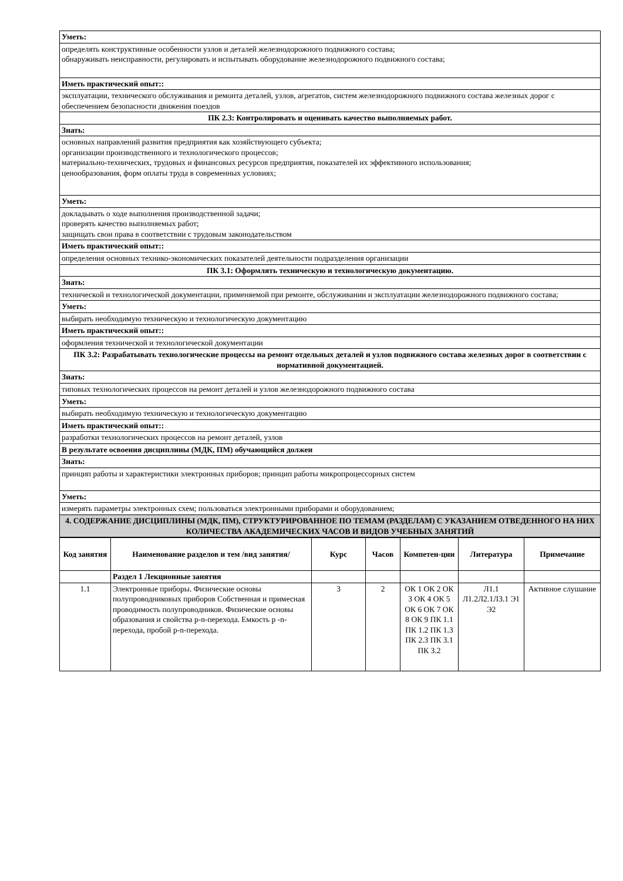| Уметь: |
| определять конструктивные особенности узлов и деталей железнодорожного подвижного состава; обнаруживать неисправности, регулировать и испытывать оборудование железнодорожного подвижного состава; |
| Иметь практический опыт:: |
| эксплуатации, технического обслуживания и ремонта деталей, узлов, агрегатов, систем железнодорожного подвижного состава железных дорог с обеспечением безопасности движения поездов |
| ПК 2.3: Контролировать и оценивать качество выполняемых работ. |
| Знать: |
| основных направлений развития предприятия как хозяйствующего субъекта; организации производственного и технологического процессов; материально-технических, трудовых и финансовых ресурсов предприятия, показателей их эффективного использования; ценообразования, форм оплаты труда в современных условиях; |
| Уметь: |
| докладывать о ходе выполнения производственной задачи; проверять качество выполняемых работ; защищать свои права в соответствии с трудовым законодательством |
| Иметь практический опыт:: |
| определения основных технико-экономических показателей деятельности подразделения организации |
| ПК 3.1: Оформлять техническую и технологическую документацию. |
| Знать: |
| технической и технологической документации, применяемой при ремонте, обслуживании и эксплуатации железнодорожного подвижного состава; |
| Уметь: |
| выбирать необходимую техническую и технологическую документацию |
| Иметь практический опыт:: |
| оформления технической и технологической документации |
| ПК 3.2: Разрабатывать технологические процессы на ремонт отдельных деталей и узлов подвижного состава железных дорог в соответствии с нормативной документацией. |
| Знать: |
| типовых технологических процессов на ремонт деталей и узлов железнодорожного подвижного состава |
| Уметь: |
| выбирать необходимую техническую и технологическую документацию |
| Иметь практический опыт:: |
| разработки технологических процессов на ремонт деталей, узлов |
| В результате освоения дисциплины (МДК, ПМ) обучающийся должен |
| Знать: |
| принцип работы и характеристики электронных приборов; принцип работы микропроцессорных систем |
| Уметь: |
| измерять параметры электронных схем; пользоваться электронными приборами и оборудованием; |
| 4. СОДЕРЖАНИЕ ДИСЦИПЛИНЫ (МДК, ПМ), СТРУКТУРИРОВАННОЕ ПО ТЕМАМ (РАЗДЕЛАМ) С УКАЗАНИЕМ ОТВЕДЕННОГО НА НИХ КОЛИЧЕСТВА АКАДЕМИЧЕСКИХ ЧАСОВ И ВИДОВ УЧЕБНЫХ ЗАНЯТИЙ |
| Код занятия | Наименование разделов и тем /вид занятия/ | Курс | Часов | Компетен-ции | Литература | Примечание |
| --- | --- | --- | --- | --- | --- | --- |
| | Раздел 1 Лекционные занятия | | | | | |
| 1.1 | Электронные приборы. Физические основы полупроводниковых приборов Собственная и примесная проводимость полупроводников. Физические основы образования и свойства p-n-перехода. Емкость p -n-перехода, пробой p-n-перехода. | 3 | 2 | ОК 1 ОК 2 ОК 3 ОК 4 ОК 5 ОК 6 ОК 7 ОК 8 ОК 9 ПК 1.1 ПК 1.2 ПК 1.3 ПК 2.3 ПК 3.1 ПК 3.2 | Л1.1 Л1.2Л2.1Л3.1 Э1 Э2 | Активное слушание |